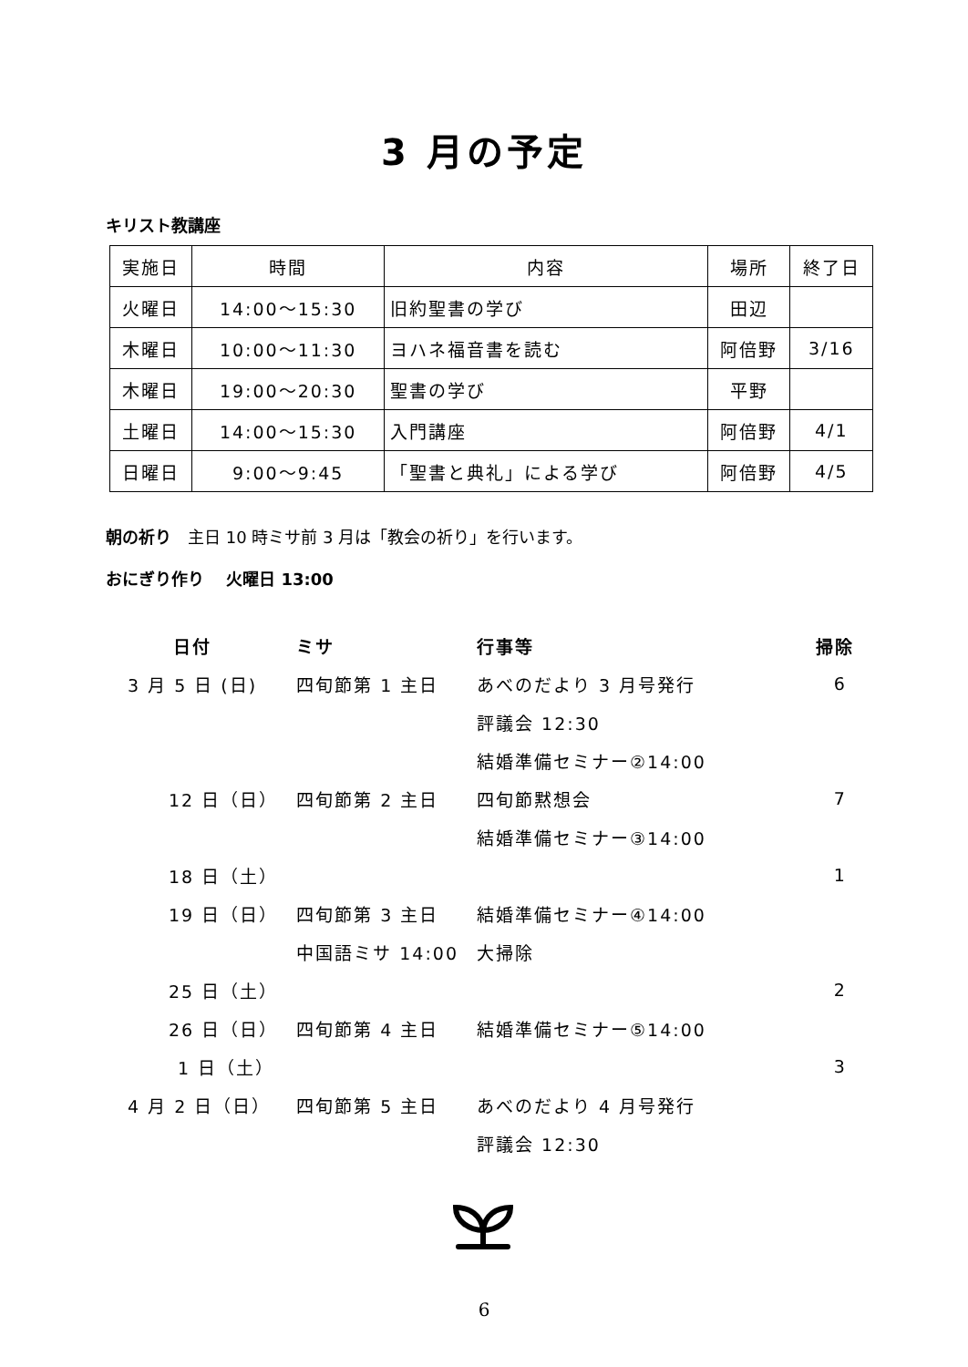3 月の予定
キリスト教講座
| 実施日 | 時間 | 内容 | 場所 | 終了日 |
| 火曜日 | 14:00～15:30 | 旧約聖書の学び | 田辺 | |
| 木曜日 | 10:00～11:30 | ヨハネ福音書を読む | 阿倍野 | 3/16 |
| 木曜日 | 19:00～20:30 | 聖書の学び | 平野 | |
| 土曜日 | 14:00～15:30 | 入門講座 | 阿倍野 | 4/1 |
| 日曜日 | 9:00～9:45 | 「聖書と典礼」による学び | 阿倍野 | 4/5 |
朝の祈り　主日 10 時ミサ前 3 月は「教会の祈り」を行います。
おにぎり作り　 火曜日 13:00
| 日付 | ミサ | 行事等 | 掃除 |
| --- | --- | --- | --- |
| 3 月 5 日 (日) | 四旬節第 1 主日 | あべのだより 3 月号発行 | 6 |
| | | 評議会 12:30 | |
| | | 結婚準備セミナー②14:00 | |
| 12 日（日） | 四旬節第 2 主日 | 四旬節黙想会 | 7 |
| | | 結婚準備セミナー③14:00 | |
| 18 日（土） | | | 1 |
| 19 日（日） | 四旬節第 3 主日 | 結婚準備セミナー④14:00 | |
| | 中国語ミサ 14:00 | 大掃除 | |
| 25 日（土） | | | 2 |
| 26 日（日） | 四旬節第 4 主日 | 結婚準備セミナー⑤14:00 | |
| 1 日（土） | | | 3 |
| 4 月 2 日（日） | 四旬節第 5 主日 | あべのだより 4 月号発行 | |
| | | 評議会 12:30 | |
6